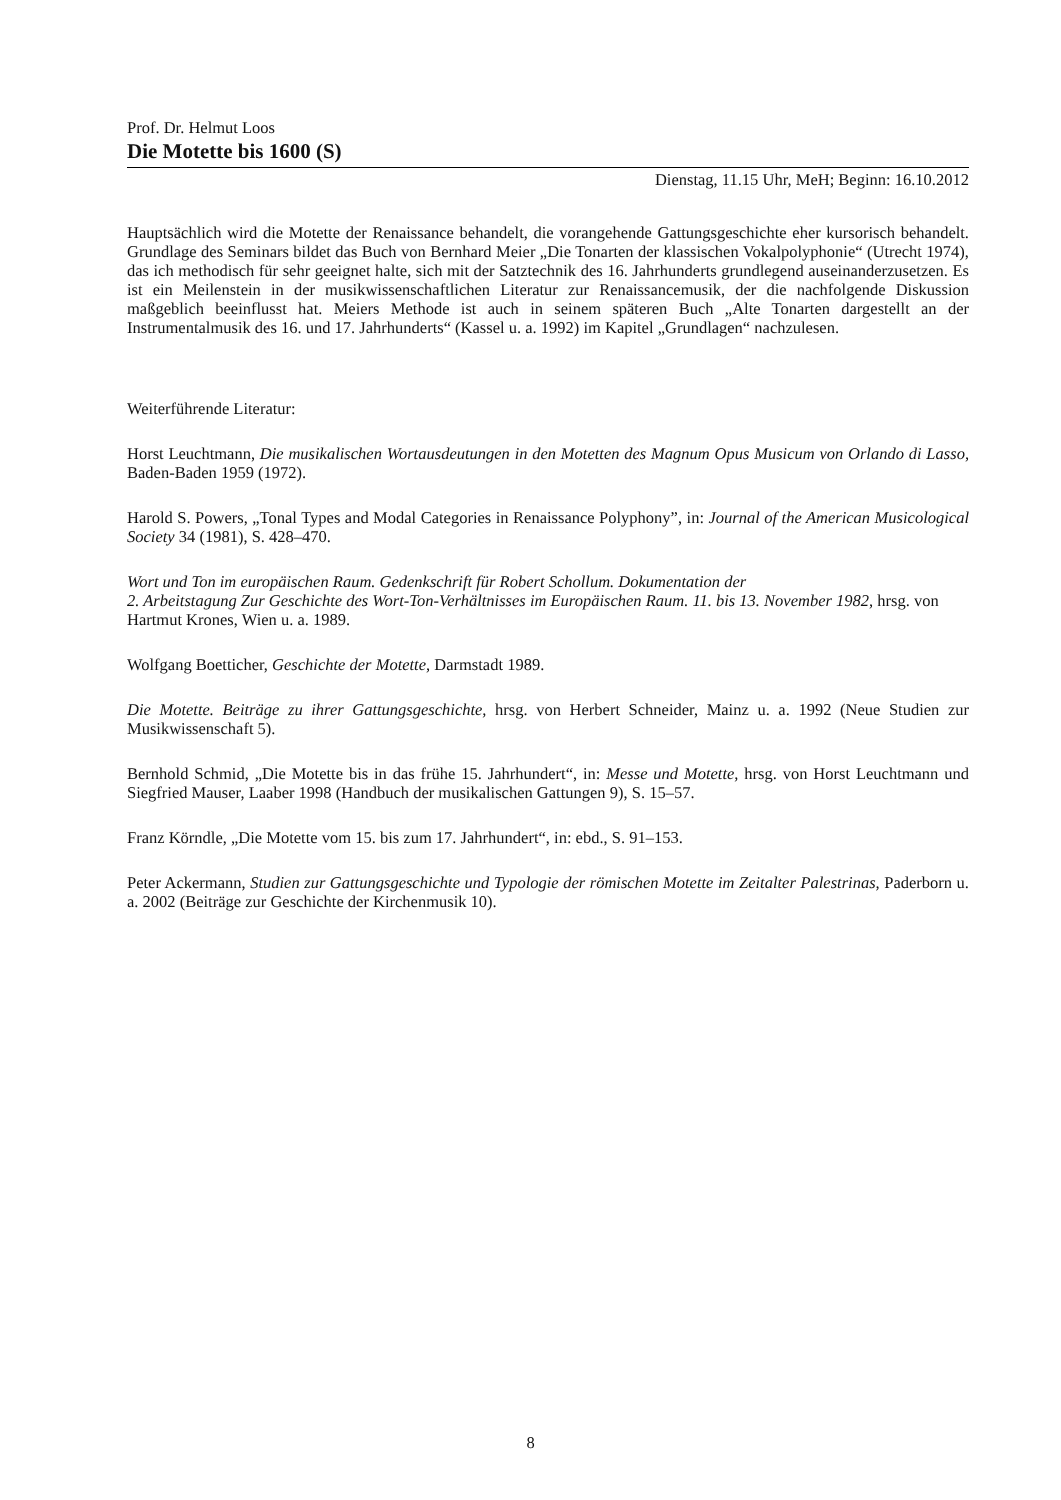Prof. Dr. Helmut Loos
Die Motette bis 1600 (S)
Dienstag, 11.15 Uhr, MeH; Beginn: 16.10.2012
Hauptsächlich wird die Motette der Renaissance behandelt, die vorangehende Gattungsgeschichte eher kursorisch behandelt. Grundlage des Seminars bildet das Buch von Bernhard Meier „Die Tonarten der klassischen Vokalpolyphonie“ (Utrecht 1974), das ich methodisch für sehr geeignet halte, sich mit der Satztechnik des 16. Jahrhunderts grundlegend auseinanderzusetzen. Es ist ein Meilenstein in der musikwissenschaftlichen Literatur zur Renaissancemusik, der die nachfolgende Diskussion maßgeblich beeinflusst hat. Meiers Methode ist auch in seinem späteren Buch „Alte Tonarten dargestellt an der Instrumentalmusik des 16. und 17. Jahrhunderts“ (Kassel u. a. 1992) im Kapitel „Grundlagen“ nachzulesen.
Weiterführende Literatur:
Horst Leuchtmann, Die musikalischen Wortausdeutungen in den Motetten des Magnum Opus Musicum von Orlando di Lasso, Baden-Baden 1959 (1972).
Harold S. Powers, „Tonal Types and Modal Categories in Renaissance Polyphony”, in: Journal of the American Musicological Society 34 (1981), S. 428–470.
Wort und Ton im europäischen Raum. Gedenkschrift für Robert Schollum. Dokumentation der
2. Arbeitstagung Zur Geschichte des Wort-Ton-Verhältnisses im Europäischen Raum. 11. bis 13. November 1982, hrsg. von Hartmut Krones, Wien u. a. 1989.
Wolfgang Boetticher, Geschichte der Motette, Darmstadt 1989.
Die Motette. Beiträge zu ihrer Gattungsgeschichte, hrsg. von Herbert Schneider, Mainz u. a. 1992 (Neue Studien zur Musikwissenschaft 5).
Bernhold Schmid, „Die Motette bis in das frühe 15. Jahrhundert“, in: Messe und Motette, hrsg. von Horst Leuchtmann und Siegfried Mauser, Laaber 1998 (Handbuch der musikalischen Gattungen 9), S. 15–57.
Franz Körndle, „Die Motette vom 15. bis zum 17. Jahrhundert“, in: ebd., S. 91–153.
Peter Ackermann, Studien zur Gattungsgeschichte und Typologie der römischen Motette im Zeitalter Palestrinas, Paderborn u. a. 2002 (Beiträge zur Geschichte der Kirchenmusik 10).
8